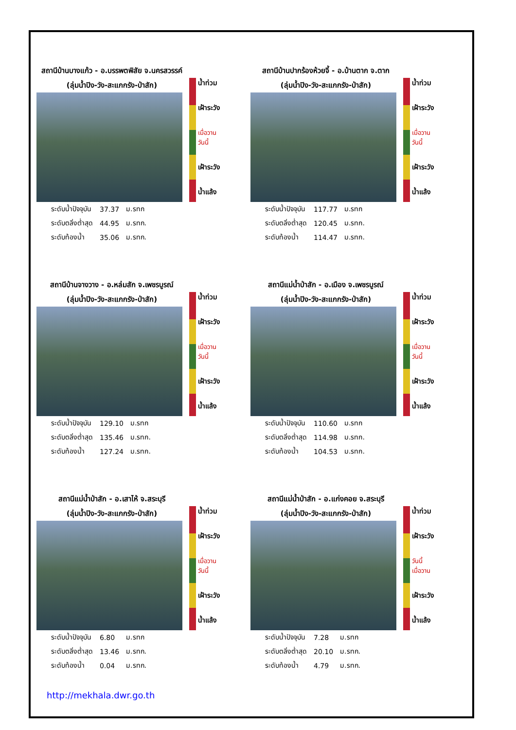สถานีบ้านบางแก้ว - อ.บรรพตพิสัย จ.นครสวรรค์
(ลุ่มน้ำปิง-วัง-สะแกกรัง-ป่าสัก)
น้ำท่วม
เฝ้าระวัง
เมื่อวาน
วันนี้
เฝ้าระวัง
น้ำแล้ง
| ระดับน้ำปัจจุบัน | 37.37 | ม.รทก |
| ระดับตลิ่งต่ำสุด | 44.95 | ม.รทก. |
| ระดับท้องน้ำ | 35.06 | ม.รทก. |
สถานีบ้านปากร้องห้วยจี้ - อ.บ้านตาก จ.ตาก
(ลุ่มน้ำปิง-วัง-สะแกกรัง-ป่าสัก)
น้ำท่วม
เฝ้าระวัง
เมื่อวาน
วันนี้
เฝ้าระวัง
น้ำแล้ง
| ระดับน้ำปัจจุบัน | 117.77 | ม.รทก |
| ระดับตลิ่งต่ำสุด | 120.45 | ม.รทก. |
| ระดับท้องน้ำ | 114.47 | ม.รทก. |
สถานีบ้านจางวาง - อ.หล่มสัก จ.เพชรบูรณ์
(ลุ่มน้ำปิง-วัง-สะแกกรัง-ป่าสัก)
น้ำท่วม
เฝ้าระวัง
เมื่อวาน
วันนี้
เฝ้าระวัง
น้ำแล้ง
| ระดับน้ำปัจจุบัน | 129.10 | ม.รทก |
| ระดับตลิ่งต่ำสุด | 135.46 | ม.รทก. |
| ระดับท้องน้ำ | 127.24 | ม.รทก. |
สถานีแม่น้ำป่าสัก - อ.เมือง จ.เพชรบูรณ์
(ลุ่มน้ำปิง-วัง-สะแกกรัง-ป่าสัก)
น้ำท่วม
เฝ้าระวัง
เมื่อวาน
วันนี้
เฝ้าระวัง
น้ำแล้ง
| ระดับน้ำปัจจุบัน | 110.60 | ม.รทก |
| ระดับตลิ่งต่ำสุด | 114.98 | ม.รทก. |
| ระดับท้องน้ำ | 104.53 | ม.รทก. |
สถานีแม่น้ำป่าสัก - อ.เสาไห้ จ.สระบุรี
(ลุ่มน้ำปิง-วัง-สะแกกรัง-ป่าสัก)
น้ำท่วม
เฝ้าระวัง
เมื่อวาน
วันนี้
เฝ้าระวัง
น้ำแล้ง
| ระดับน้ำปัจจุบัน | 6.80 | ม.รทก |
| ระดับตลิ่งต่ำสุด | 13.46 | ม.รทก. |
| ระดับท้องน้ำ | 0.04 | ม.รทก. |
สถานีแม่น้ำป่าสัก - อ.แก่งคอย จ.สระบุรี
(ลุ่มน้ำปิง-วัง-สะแกกรัง-ป่าสัก)
น้ำท่วม
เฝ้าระวัง
วันนี้
เมื่อวาน
เฝ้าระวัง
น้ำแล้ง
| ระดับน้ำปัจจุบัน | 7.28 | ม.รทก |
| ระดับตลิ่งต่ำสุด | 20.10 | ม.รทก. |
| ระดับท้องน้ำ | 4.79 | ม.รทก. |
http://mekhala.dwr.go.th